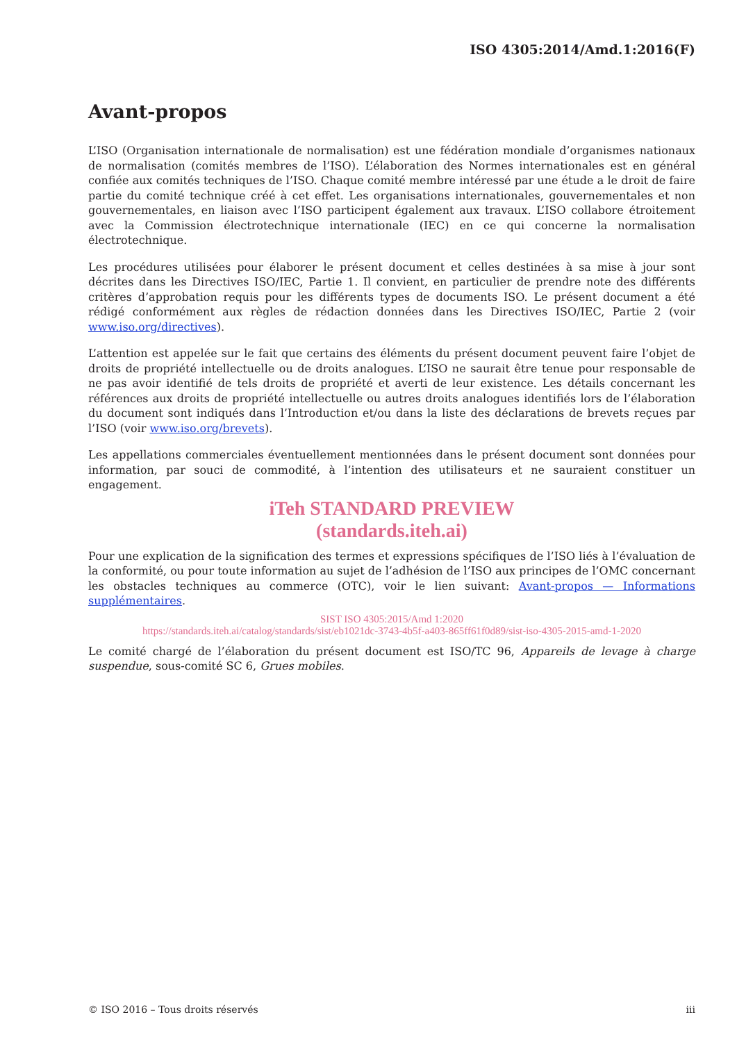ISO 4305:2014/Amd.1:2016(F)
Avant-propos
L’ISO (Organisation internationale de normalisation) est une fédération mondiale d’organismes nationaux de normalisation (comités membres de l’ISO). L’élaboration des Normes internationales est en général confiée aux comités techniques de l’ISO. Chaque comité membre intéressé par une étude a le droit de faire partie du comité technique créé à cet effet. Les organisations internationales, gouvernementales et non gouvernementales, en liaison avec l’ISO participent également aux travaux. L’ISO collabore étroitement avec la Commission électrotechnique internationale (IEC) en ce qui concerne la normalisation électrotechnique.
Les procédures utilisées pour élaborer le présent document et celles destinées à sa mise à jour sont décrites dans les Directives ISO/IEC, Partie 1. Il convient, en particulier de prendre note des différents critères d’approbation requis pour les différents types de documents ISO. Le présent document a été rédigé conformément aux règles de rédaction données dans les Directives ISO/IEC, Partie 2 (voir www.iso.org/directives).
L’attention est appelée sur le fait que certains des éléments du présent document peuvent faire l’objet de droits de propriété intellectuelle ou de droits analogues. L’ISO ne saurait être tenue pour responsable de ne pas avoir identifié de tels droits de propriété et averti de leur existence. Les détails concernant les références aux droits de propriété intellectuelle ou autres droits analogues identifiés lors de l’élaboration du document sont indiqués dans l’Introduction et/ou dans la liste des déclarations de brevets reçues par l’ISO (voir www.iso.org/brevets).
Les appellations commerciales éventuellement mentionnées dans le présent document sont données pour information, par souci de commodité, à l’intention des utilisateurs et ne sauraient constituer un engagement.
iTeh STANDARD PREVIEW
(standards.iteh.ai)
Pour une explication de la signification des termes et expressions spécifiques de l’ISO liés à l’évaluation de la conformité, ou pour toute information au sujet de l’adhésion de l’ISO aux principes de l’OMC concernant les obstacles techniques au commerce (OTC), voir le lien suivant: Avant-propos — Informations supplémentaires.
SIST ISO 4305:2015/Amd 1:2020
https://standards.iteh.ai/catalog/standards/sist/eb1021dc-3743-4b5f-a403-865ff61f0d89/sist-iso-4305-2015-amd-1-2020
Le comité chargé de l’élaboration du présent document est ISO/TC 96, Appareils de levage à charge suspendue, sous-comité SC 6, Grues mobiles.
© ISO 2016 – Tous droits réservés iii